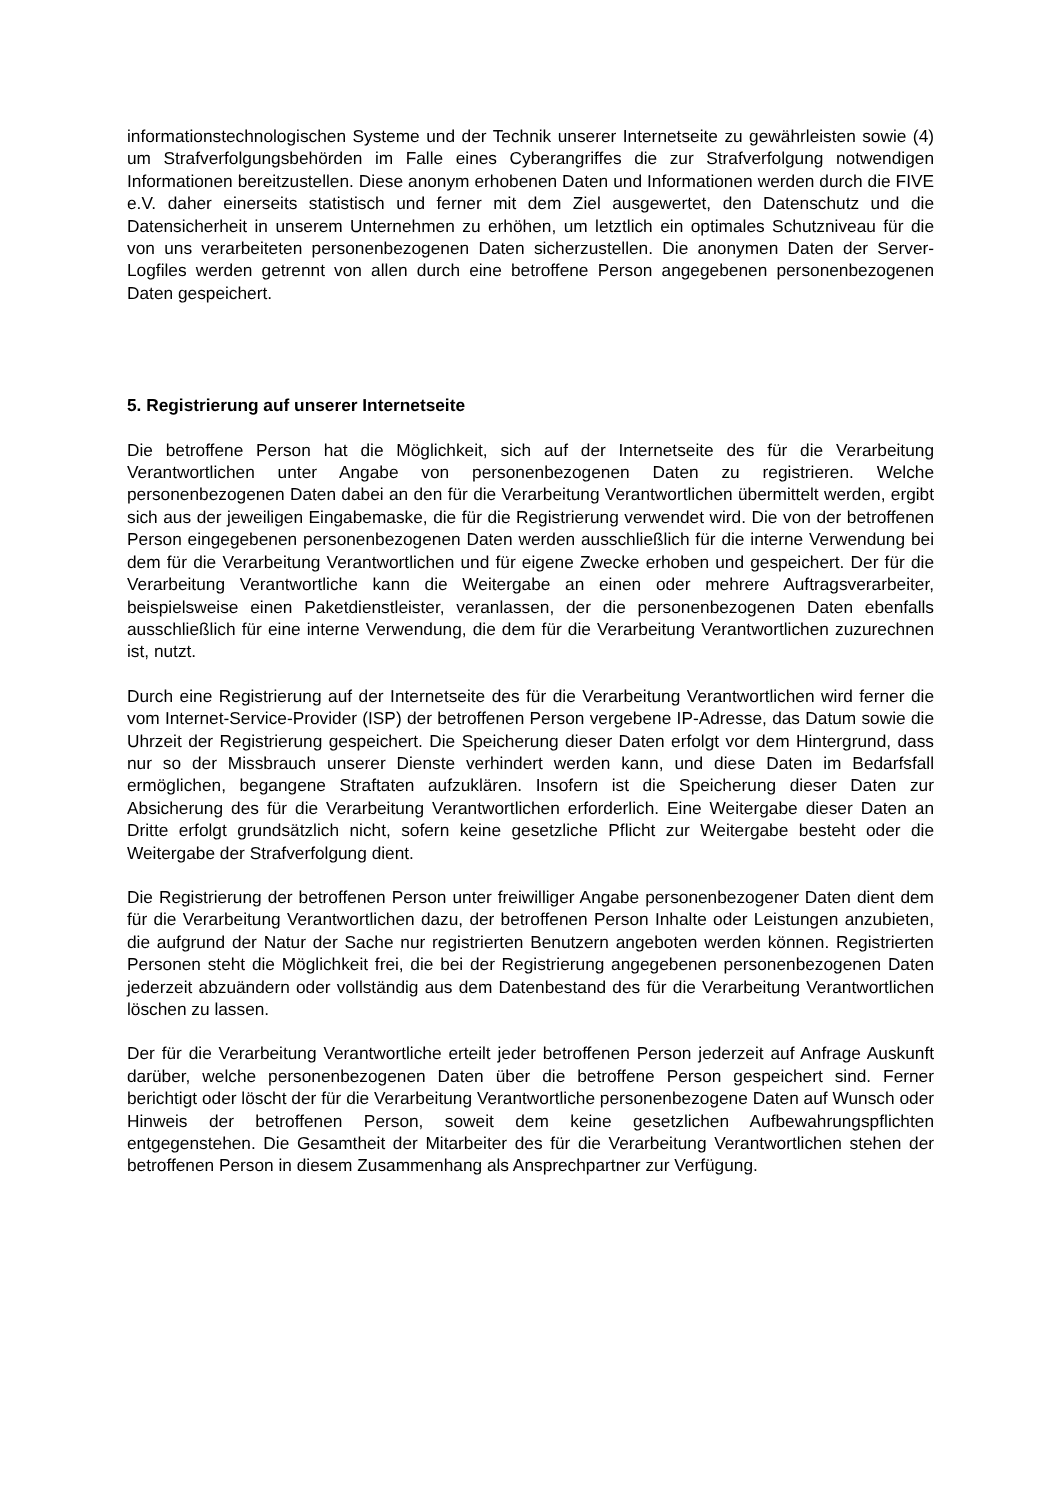informationstechnologischen Systeme und der Technik unserer Internetseite zu gewährleisten sowie (4) um Strafverfolgungsbehörden im Falle eines Cyberangriffes die zur Strafverfolgung notwendigen Informationen bereitzustellen. Diese anonym erhobenen Daten und Informationen werden durch die FIVE e.V. daher einerseits statistisch und ferner mit dem Ziel ausgewertet, den Datenschutz und die Datensicherheit in unserem Unternehmen zu erhöhen, um letztlich ein optimales Schutzniveau für die von uns verarbeiteten personenbezogenen Daten sicherzustellen. Die anonymen Daten der Server-Logfiles werden getrennt von allen durch eine betroffene Person angegebenen personenbezogenen Daten gespeichert.
5. Registrierung auf unserer Internetseite
Die betroffene Person hat die Möglichkeit, sich auf der Internetseite des für die Verarbeitung Verantwortlichen unter Angabe von personenbezogenen Daten zu registrieren. Welche personenbezogenen Daten dabei an den für die Verarbeitung Verantwortlichen übermittelt werden, ergibt sich aus der jeweiligen Eingabemaske, die für die Registrierung verwendet wird. Die von der betroffenen Person eingegebenen personenbezogenen Daten werden ausschließlich für die interne Verwendung bei dem für die Verarbeitung Verantwortlichen und für eigene Zwecke erhoben und gespeichert. Der für die Verarbeitung Verantwortliche kann die Weitergabe an einen oder mehrere Auftragsverarbeiter, beispielsweise einen Paketdienstleister, veranlassen, der die personenbezogenen Daten ebenfalls ausschließlich für eine interne Verwendung, die dem für die Verarbeitung Verantwortlichen zuzurechnen ist, nutzt.
Durch eine Registrierung auf der Internetseite des für die Verarbeitung Verantwortlichen wird ferner die vom Internet-Service-Provider (ISP) der betroffenen Person vergebene IP-Adresse, das Datum sowie die Uhrzeit der Registrierung gespeichert. Die Speicherung dieser Daten erfolgt vor dem Hintergrund, dass nur so der Missbrauch unserer Dienste verhindert werden kann, und diese Daten im Bedarfsfall ermöglichen, begangene Straftaten aufzuklären. Insofern ist die Speicherung dieser Daten zur Absicherung des für die Verarbeitung Verantwortlichen erforderlich. Eine Weitergabe dieser Daten an Dritte erfolgt grundsätzlich nicht, sofern keine gesetzliche Pflicht zur Weitergabe besteht oder die Weitergabe der Strafverfolgung dient.
Die Registrierung der betroffenen Person unter freiwilliger Angabe personenbezogener Daten dient dem für die Verarbeitung Verantwortlichen dazu, der betroffenen Person Inhalte oder Leistungen anzubieten, die aufgrund der Natur der Sache nur registrierten Benutzern angeboten werden können. Registrierten Personen steht die Möglichkeit frei, die bei der Registrierung angegebenen personenbezogenen Daten jederzeit abzuändern oder vollständig aus dem Datenbestand des für die Verarbeitung Verantwortlichen löschen zu lassen.
Der für die Verarbeitung Verantwortliche erteilt jeder betroffenen Person jederzeit auf Anfrage Auskunft darüber, welche personenbezogenen Daten über die betroffene Person gespeichert sind. Ferner berichtigt oder löscht der für die Verarbeitung Verantwortliche personenbezogene Daten auf Wunsch oder Hinweis der betroffenen Person, soweit dem keine gesetzlichen Aufbewahrungspflichten entgegenstehen. Die Gesamtheit der Mitarbeiter des für die Verarbeitung Verantwortlichen stehen der betroffenen Person in diesem Zusammenhang als Ansprechpartner zur Verfügung.